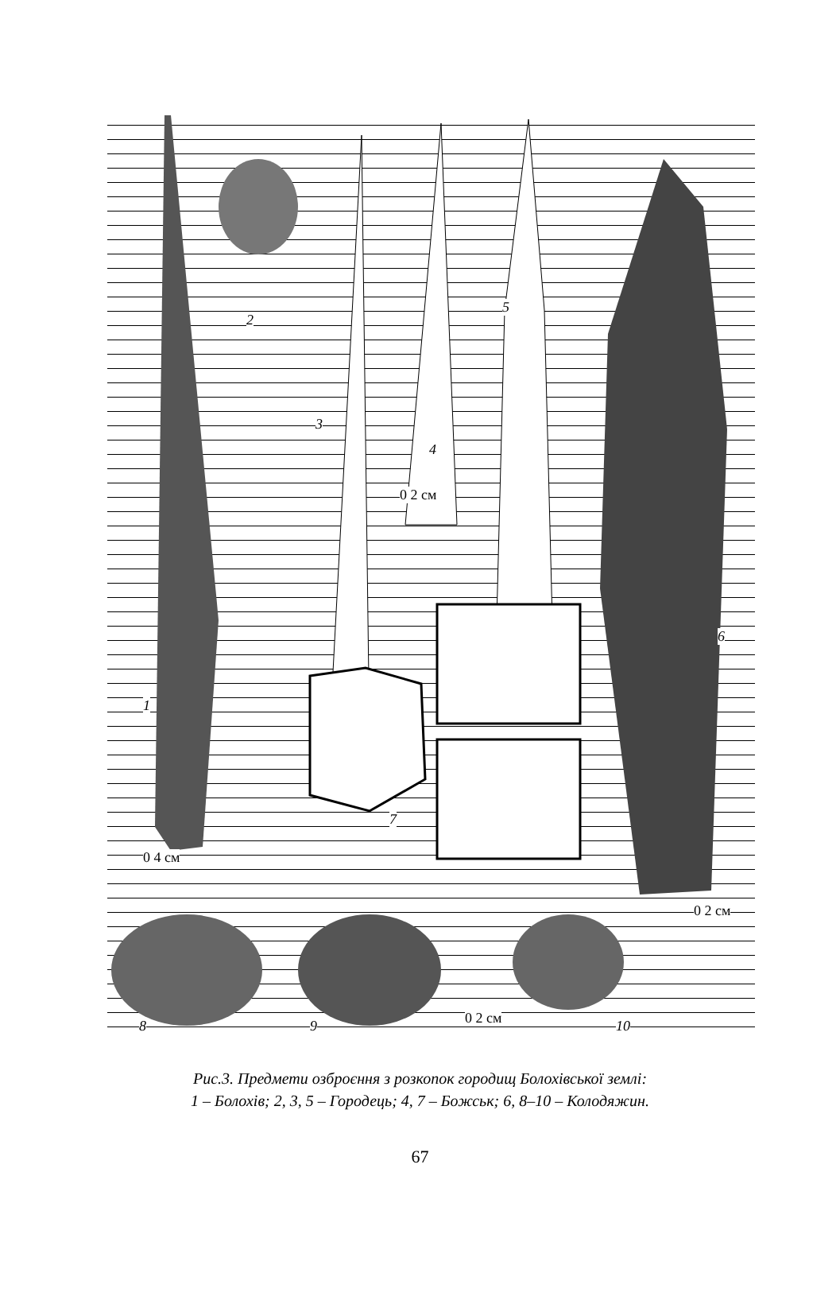2
3
4
5
0 2 см
6
1
7
0 4 см
0 2 см
8 9 0 2 см 10
Рис.3. Предмети озброєння з розкопок городищ Болохівської землі:
1 – Болохів; 2, 3, 5 – Городець; 4, 7 – Божськ; 6, 8–10 – Колодяжин.
67